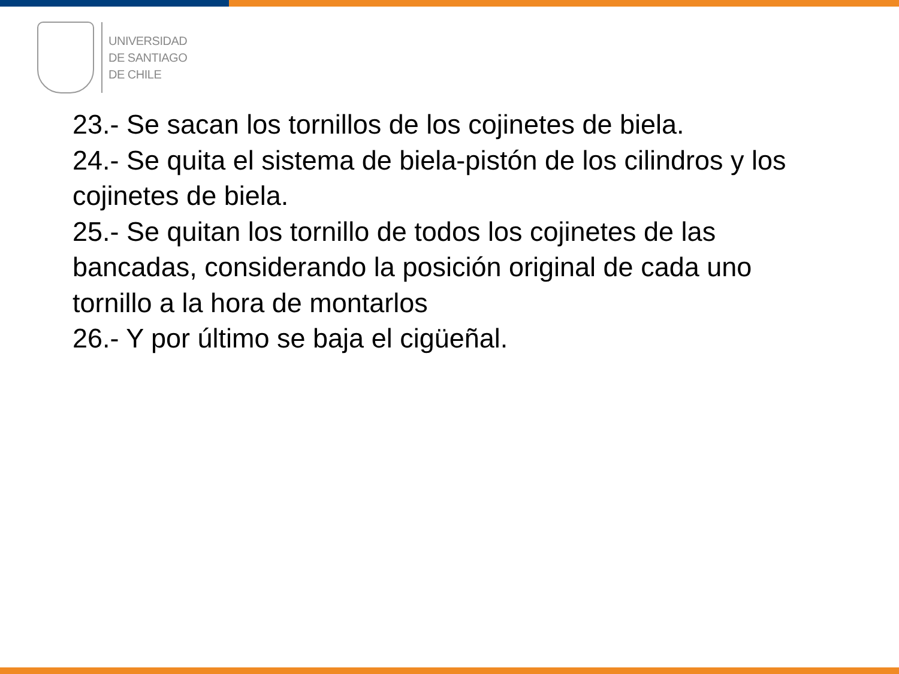UNIVERSIDAD
DE SANTIAGO
DE CHILE
23.- Se sacan los tornillos de los cojinetes de biela.
24.- Se quita el sistema de biela-pistón de los cilindros y los cojinetes de biela.
25.- Se quitan los tornillo de todos los cojinetes de las bancadas, considerando la posición original de cada uno tornillo a la hora de montarlos
26.- Y por último se baja el cigüeñal.